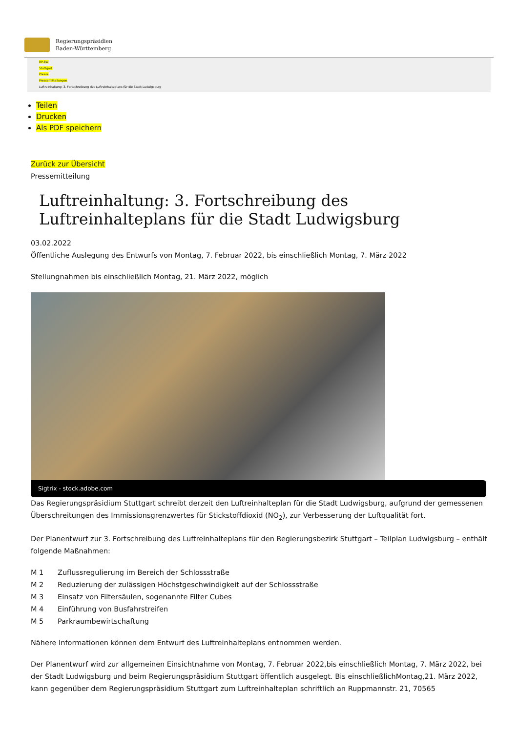Regierungspräsidien
Baden-Württemberg
RP-BW
Stuttgart
Presse
Pressemitteilungen
Luftreinhaltung: 3. Fortschreibung des Luftreinhalteplans für die Stadt Ludwigsburg
Teilen
Drucken
Als PDF speichern
Zurück zur Übersicht
Pressemitteilung
Luftreinhaltung: 3. Fortschreibung des Luftreinhalteplans für die Stadt Ludwigsburg
03.02.2022
Öffentliche Auslegung des Entwurfs von Montag, 7. Februar 2022, bis einschließlich Montag, 7. März 2022
Stellungnahmen bis einschließlich Montag, 21. März 2022, möglich
Sigtrix - stock.adobe.com
Das Regierungspräsidium Stuttgart schreibt derzeit den Luftreinhalteplan für die Stadt Ludwigsburg, aufgrund der gemessenen Überschreitungen des Immissionsgrenzwertes für Stickstoffdioxid (NO<sub>2</sub>), zur Verbesserung der Luftqualität fort.
Der Planentwurf zur 3. Fortschreibung des Luftreinhalteplans für den Regierungsbezirk Stuttgart – Teilplan Ludwigsburg – enthält folgende Maßnahmen:
M 1 Zuflussregulierung im Bereich der Schlossstraße
M 2 Reduzierung der zulässigen Höchstgeschwindigkeit auf der Schlossstraße
M 3 Einsatz von Filtersäulen, sogenannte Filter Cubes
M 4 Einführung von Busfahrstreifen
M 5 Parkraumbewirtschaftung
Nähere Informationen können dem Entwurf des Luftreinhalteplans entnommen werden.
Der Planentwurf wird zur allgemeinen Einsichtnahme von Montag, 7. Februar 2022,bis einschließlich Montag, 7. März 2022, bei der Stadt Ludwigsburg und beim Regierungspräsidium Stuttgart öffentlich ausgelegt. Bis einschließlichMontag,21. März 2022, kann gegenüber dem Regierungspräsidium Stuttgart zum Luftreinhalteplan schriftlich an Ruppmannstr. 21, 70565